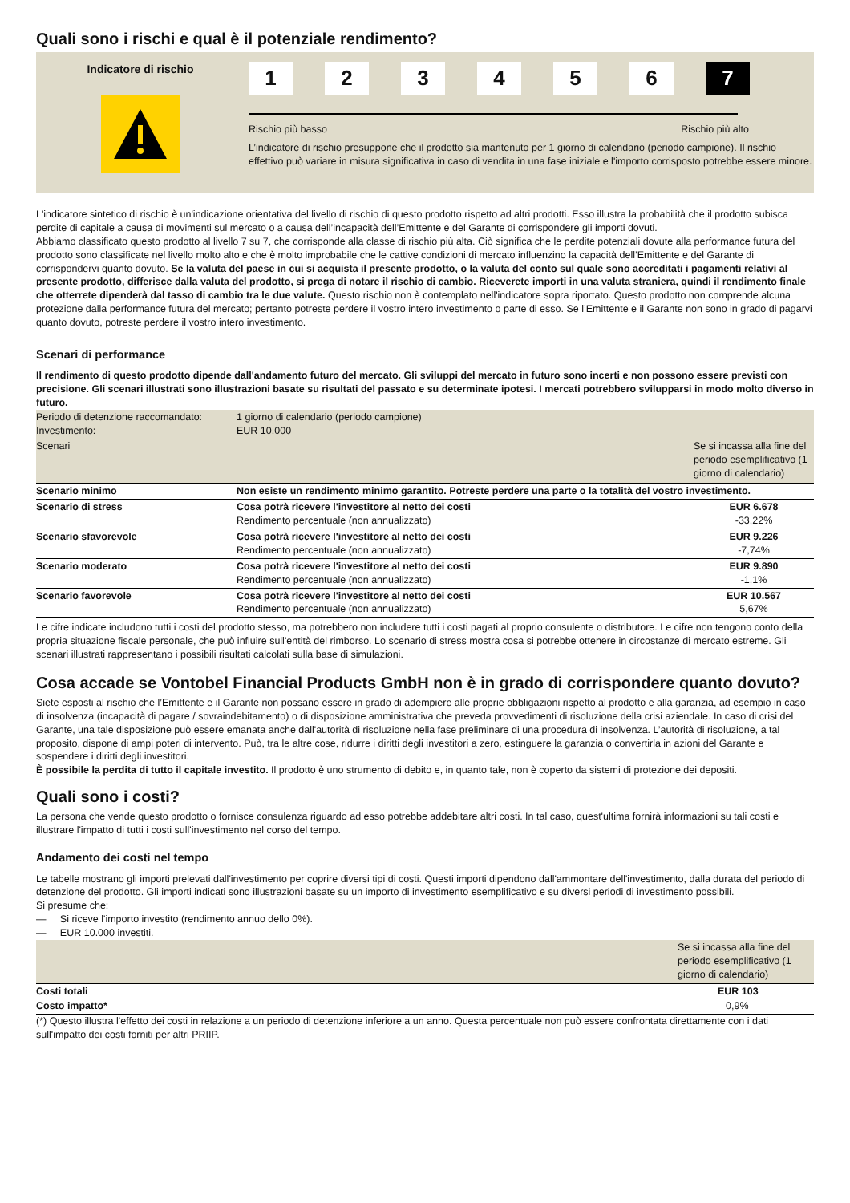Quali sono i rischi e qual è il potenziale rendimento?
Indicatore di rischio
1 2 3 4 5 6 7
Rischio più basso Rischio più alto
L’indicatore di rischio presuppone che il prodotto sia mantenuto per 1 giorno di calendario (periodo campione). Il rischio effettivo può variare in misura significativa in caso di vendita in una fase iniziale e l'importo corrisposto potrebbe essere minore.
L'indicatore sintetico di rischio è un'indicazione orientativa del livello di rischio di questo prodotto rispetto ad altri prodotti. Esso illustra la probabilità che il prodotto subisca perdite di capitale a causa di movimenti sul mercato o a causa dell’incapacità dell’Emittente e del Garante di corrispondere gli importi dovuti.
Abbiamo classificato questo prodotto al livello 7 su 7, che corrisponde alla classe di rischio più alta. Ciò significa che le perdite potenziali dovute alla performance futura del prodotto sono classificate nel livello molto alto e che è molto improbabile che le cattive condizioni di mercato influenzino la capacità dell’Emittente e del Garante di corrispondervi quanto dovuto. Se la valuta del paese in cui si acquista il presente prodotto, o la valuta del conto sul quale sono accreditati i pagamenti relativi al presente prodotto, differisce dalla valuta del prodotto, si prega di notare il rischio di cambio. Riceverete importi in una valuta straniera, quindi il rendimento finale che otterrete dipenderà dal tasso di cambio tra le due valute. Questo rischio non è contemplato nell'indicatore sopra riportato. Questo prodotto non comprende alcuna protezione dalla performance futura del mercato; pertanto potreste perdere il vostro intero investimento o parte di esso. Se l’Emittente e il Garante non sono in grado di pagarvi quanto dovuto, potreste perdere il vostro intero investimento.
Scenari di performance
Il rendimento di questo prodotto dipende dall'andamento futuro del mercato. Gli sviluppi del mercato in futuro sono incerti e non possono essere previsti con precisione. Gli scenari illustrati sono illustrazioni basate su risultati del passato e su determinate ipotesi. I mercati potrebbero svilupparsi in modo molto diverso in futuro.
| Periodo di detenzione raccomandato: Investimento: | 1 giorno di calendario (periodo campione) EUR 10.000 | |
| Scenari | | Se si incassa alla fine del periodo esemplificativo (1 giorno di calendario) |
| Scenario minimo | Non esiste un rendimento minimo garantito. Potreste perdere una parte o la totalità del vostro investimento. | |
| Scenario di stress | Cosa potrà ricevere l'investitore al netto dei costi Rendimento percentuale (non annualizzato) | EUR 6.678 -33,22% |
| Scenario sfavorevole | Cosa potrà ricevere l'investitore al netto dei costi Rendimento percentuale (non annualizzato) | EUR 9.226 -7,74% |
| Scenario moderato | Cosa potrà ricevere l'investitore al netto dei costi Rendimento percentuale (non annualizzato) | EUR 9.890 -1,1% |
| Scenario favorevole | Cosa potrà ricevere l'investitore al netto dei costi Rendimento percentuale (non annualizzato) | EUR 10.567 5,67% |
Le cifre indicate includono tutti i costi del prodotto stesso, ma potrebbero non includere tutti i costi pagati al proprio consulente o distributore. Le cifre non tengono conto della propria situazione fiscale personale, che può influire sull'entità del rimborso. Lo scenario di stress mostra cosa si potrebbe ottenere in circostanze di mercato estreme. Gli scenari illustrati rappresentano i possibili risultati calcolati sulla base di simulazioni.
Cosa accade se Vontobel Financial Products GmbH non è in grado di corrispondere quanto dovuto?
Siete esposti al rischio che l’Emittente e il Garante non possano essere in grado di adempiere alle proprie obbligazioni rispetto al prodotto e alla garanzia, ad esempio in caso di insolvenza (incapacità di pagare / sovraindebitamento) o di disposizione amministrativa che preveda provvedimenti di risoluzione della crisi aziendale. In caso di crisi del Garante, una tale disposizione può essere emanata anche dall'autorità di risoluzione nella fase preliminare di una procedura di insolvenza. L’autorità di risoluzione, a tal proposito, dispone di ampi poteri di intervento. Può, tra le altre cose, ridurre i diritti degli investitori a zero, estinguere la garanzia o convertirla in azioni del Garante e sospendere i diritti degli investitori.
È possibile la perdita di tutto il capitale investito. Il prodotto è uno strumento di debito e, in quanto tale, non è coperto da sistemi di protezione dei depositi.
Quali sono i costi?
La persona che vende questo prodotto o fornisce consulenza riguardo ad esso potrebbe addebitare altri costi. In tal caso, quest'ultima fornirà informazioni su tali costi e illustrare l'impatto di tutti i costi sull'investimento nel corso del tempo.
Andamento dei costi nel tempo
Le tabelle mostrano gli importi prelevati dall'investimento per coprire diversi tipi di costi. Questi importi dipendono dall'ammontare dell'investimento, dalla durata del periodo di detenzione del prodotto. Gli importi indicati sono illustrazioni basate su un importo di investimento esemplificativo e su diversi periodi di investimento possibili.
Si presume che:
— Si riceve l'importo investito (rendimento annuo dello 0%).
— EUR 10.000 investiti.
| | Se si incassa alla fine del periodo esemplificativo (1 giorno di calendario) |
| Costi totali | EUR 103 |
| Costo impatto* | 0,9% |
(*) Questo illustra l'effetto dei costi in relazione a un periodo di detenzione inferiore a un anno. Questa percentuale non può essere confrontata direttamente con i dati sull'impatto dei costi forniti per altri PRIIP.